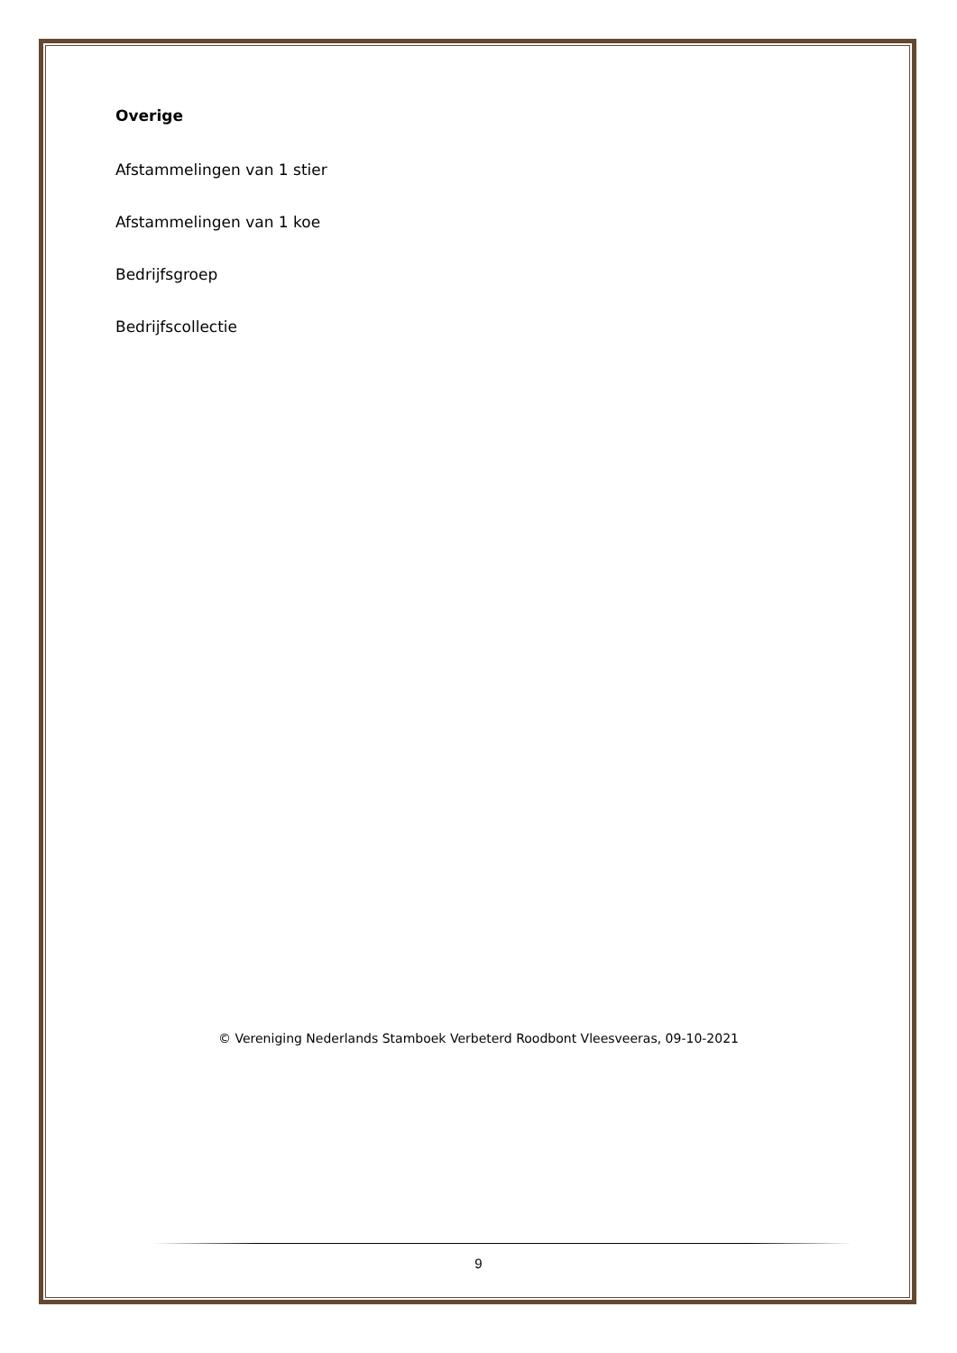Overige
Afstammelingen van 1 stier
Afstammelingen van 1 koe
Bedrijfsgroep
Bedrijfscollectie
© Vereniging Nederlands Stamboek Verbeterd Roodbont Vleesveeras, 09-10-2021
9